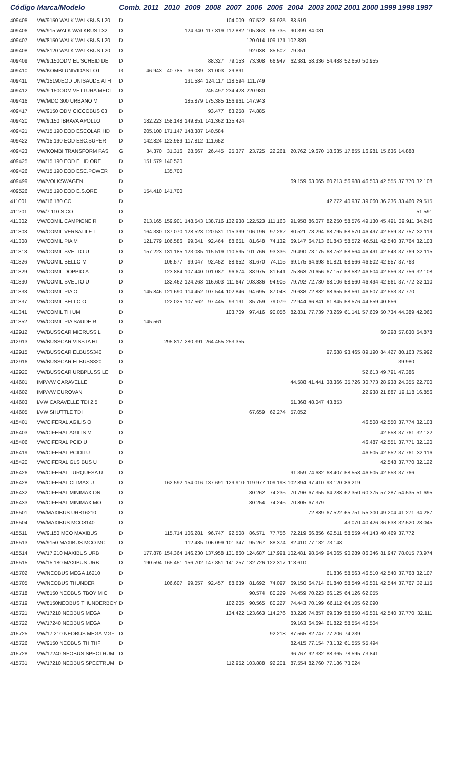| Código | Marca/Modelo | Comb. | 2011 | 2010 | 2009 | 2008 | 2007 | 2006 | 2005 | 2004 | 2003 | 2002 | 2001 | 2000 | 1999 | 1998 | 1997 |
| --- | --- | --- | --- | --- | --- | --- | --- | --- | --- | --- | --- | --- | --- | --- | --- | --- | --- |
| 409405 | VW/9150 WALK WALKBUS L20 | D | | | | | 104.009 | 97.522 | 89.925 | 83.519 | | | | | | | |
| 409406 | VW/915 WALK WALKBUS L32 | D | | | 124.340 | 117.819 | 112.882 | 105.363 | 96.735 | 90.399 | 84.081 | | | | | | |
| 409407 | VW/8150 WALK WALKBUS L20 | D | | | | | | 120.014 | 109.171 | 102.889 | | | | | | | |
| 409408 | VW/8120 WALK WALKBUS L20 | D | | | | | | 92.038 | 85.502 | 79.351 | | | | | | | |
| 409409 | VW/9.150ODM EL SCHEID DE | D | | | | 88.327 | 79.153 | 73.308 | 66.947 | 62.381 | 58.336 | 54.488 | 52.650 | 50.955 | | | |
| 409410 | VW/KOMBI UNIVIDAS LOT | G | 46.943 | 40.785 | 36.089 | 31.003 | 29.891 | | | | | | | | | | |
| 409411 | VW/15190EOD UNISAUDE ATH | D | | | 131.584 | 124.117 | 118.594 | 111.749 | | | | | | | | | |
| 409412 | VW/9.150ODM VETTURA MEDI | D | | | | 245.497 | 234.428 | 220.980 | | | | | | | | | |
| 409416 | VW/MDO 300 URBANO M | D | | | 185.879 | 175.385 | 156.961 | 147.943 | | | | | | | | | |
| 409417 | VW/9150 ODM CICCOBUS 03 | D | | | | 93.477 | 83.258 | 74.885 | | | | | | | | | |
| 409420 | VW/9.150 IBRAVA APOLLO | D | 182.223 | 158.148 | 149.851 | 141.362 | 135.424 | | | | | | | | | | |
| 409421 | VW/15.190 EOD ESCOLAR HD | D | 205.100 | 171.147 | 148.387 | 140.584 | | | | | | | | | | | |
| 409422 | VW/15.190 EOD ESC.SUPER | D | 142.824 | 123.989 | 117.812 | 111.652 | | | | | | | | | | | |
| 409423 | VW/KOMBI TRANSFORM PAS | G | 34.370 | 31.316 | 28.667 | 26.445 | 25.377 | 23.725 | 22.261 | 20.762 | 19.670 | 18.635 | 17.855 | 16.981 | 15.636 | 14.888 | |
| 409425 | VW/15.190 EOD E.HD ORE | D | 151.579 | 140.520 | | | | | | | | | | | | | |
| 409426 | VW/15.190 EOD ESC.POWER | D | | 135.700 | | | | | | | | | | | | | |
| 409499 | VW/VOLKSWAGEN | D | | | | | | | | 69.159 | 63.065 | 60.213 | 56.988 | 46.503 | 42.555 | 37.770 | 32.108 |
| 409526 | VW/15.190 EOD E.S.ORE | D | 154.410 | 141.700 | | | | | | | | | | | | | |
| 411001 | VW/16.180 CO | D | | | | | | | | | | 42.772 | 40.937 | 39.060 | 36.236 | 33.460 | 29.515 |
| 411201 | VW/7.110 S CO | D | | | | | | | | | | | | | | | 51.591 |
| 411302 | VW/COMIL CAMPIONE R | D | 213.165 | 159.901 | 148.543 | 138.716 | 132.938 | 122.523 | 111.163 | 91.958 | 86.077 | 82.250 | 58.576 | 49.130 | 45.491 | 39.911 | 34.246 |
| 411303 | VW/COMIL VERSATILE I | D | 164.330 | 137.070 | 128.523 | 120.531 | 115.399 | 106.196 | 97.262 | 80.521 | 73.294 | 68.795 | 58.570 | 46.497 | 42.559 | 37.757 | 32.119 |
| 411308 | VW/COMIL PIA M | D | 121.779 | 106.586 | 99.041 | 92.464 | 88.651 | 81.648 | 74.132 | 69.147 | 64.713 | 61.843 | 58.572 | 46.511 | 42.540 | 37.764 | 32.103 |
| 411313 | VW/COMIL SVELTO U | D | 157.223 | 131.185 | 123.085 | 115.519 | 110.595 | 101.766 | 93.336 | 79.490 | 73.175 | 68.752 | 58.564 | 46.491 | 42.543 | 37.769 | 32.115 |
| 411326 | VW/COMIL BELLO M | D | | 106.577 | 99.047 | 92.452 | 88.652 | 81.670 | 74.115 | 69.175 | 64.698 | 61.821 | 58.566 | 46.502 | 42.557 | 37.763 | |
| 411329 | VW/COMIL DOPPIO A | D | | 123.884 | 107.440 | 101.087 | 96.674 | 88.975 | 81.641 | 75.863 | 70.656 | 67.157 | 58.582 | 46.504 | 42.556 | 37.756 | 32.108 |
| 411330 | VW/COMIL SVELTO U | D | | 132.462 | 124.263 | 116.603 | 111.647 | 103.836 | 94.905 | 79.792 | 72.730 | 68.106 | 58.560 | 46.494 | 42.561 | 37.772 | 32.110 |
| 411333 | VW/COMIL PIA O | D | 145.846 | 121.690 | 114.452 | 107.544 | 102.846 | 94.695 | 87.043 | 79.638 | 72.832 | 68.655 | 58.561 | 46.507 | 42.553 | 37.770 | |
| 411337 | VW/COMIL BELLO O | D | | 122.025 | 107.562 | 97.445 | 93.191 | 85.759 | 79.079 | 72.944 | 66.841 | 61.845 | 58.576 | 44.559 | 40.656 | | |
| 411341 | VW/COMIL TH UM | D | | | | | 103.709 | 97.416 | 90.056 | 82.831 | 77.739 | 73.269 | 61.141 | 57.609 | 50.734 | 44.389 | 42.060 |
| 411352 | VW/COMIL PIA SAUDE R | D | 145.561 | | | | | | | | | | | | | | |
| 412912 | VW/BUSSCAR MICRUSS L | D | | | | | | | | | | | | | 60.298 | 57.830 | 54.878 |
| 412913 | VW/BUSSCAR VISSTA HI | D | | 295.817 | 280.391 | 264.455 | 253.355 | | | | | | | | | | |
| 412915 | VW/BUSSCAR ELBUSS340 | D | | | | | | | | | | 97.688 | 93.465 | 89.190 | 84.427 | 80.163 | 75.992 |
| 412916 | VW/BUSSCAR ELBUSS320 | D | | | | | | | | | | | | | | 39.980 | |
| 412920 | VW/BUSSCAR URBPLUSS LE | D | | | | | | | | | | | | 52.613 | 49.791 | 47.386 | |
| 414601 | IMP/VW CARAVELLE | D | | | | | | | | 44.588 | 41.441 | 38.366 | 35.726 | 30.773 | 28.938 | 24.355 | 22.700 |
| 414602 | IMP/VW EUROVAN | D | | | | | | | | | | | | 22.938 | 21.887 | 19.118 | 16.856 |
| 414603 | I/VW CARAVELLE TDI 2.5 | D | | | | | | | | 51.368 | 48.047 | 43.853 | | | | | |
| 414605 | I/VW SHUTTLE TDI | D | | | | | | 67.659 | 62.274 | 57.052 | | | | | | | |
| 415401 | VW/CIFERAL AGILIS O | D | | | | | | | | | | | | 46.508 | 42.550 | 37.774 | 32.103 |
| 415403 | VW/CIFERAL AGILIS M | D | | | | | | | | | | | | | 42.558 | 37.761 | 32.122 |
| 415406 | VW/CIFERAL PCID U | D | | | | | | | | | | | | 46.487 | 42.551 | 37.771 | 32.120 |
| 415419 | VW/CIFERAL PCIDII U | D | | | | | | | | | | | | 46.505 | 42.552 | 37.761 | 32.116 |
| 415420 | VW/CIFERAL GLS BUS U | D | | | | | | | | | | | | | 42.548 | 37.770 | 32.122 |
| 415426 | VW/CIFERAL TURQUESA U | D | | | | | | | | 91.359 | 74.682 | 68.407 | 58.558 | 46.505 | 42.553 | 37.766 | |
| 415428 | VW/CIFERAL CITMAX U | D | | 162.592 | 154.016 | 137.691 | 129.910 | 119.977 | 109.193 | 102.894 | 97.410 | 93.120 | 86.219 | | | | |
| 415432 | VW/CIFERAL MINIMAX ON | D | | | | | | 80.262 | 74.235 | 70.796 | 67.355 | 64.288 | 62.350 | 60.375 | 57.287 | 54.535 | 51.695 |
| 415433 | VW/CIFERAL MINIMAX MO | D | | | | | | 80.254 | 74.245 | 70.805 | 67.379 | | | | | | |
| 415501 | VW/MAXIBUS URB16210 | D | | | | | | | | | 72.889 | 67.522 | 65.751 | 55.300 | 49.204 | 41.271 | 34.287 |
| 415504 | VW/MAXIBUS MCO8140 | D | | | | | | | | | | | 43.070 | 40.426 | 36.638 | 32.520 | 28.045 |
| 415511 | VW/9.150 MCO MAXIBUS | D | | 115.714 | 106.281 | 96.747 | 92.508 | 86.571 | 77.756 | 72.219 | 66.856 | 62.511 | 58.559 | 44.143 | 40.469 | 37.772 | |
| 415513 | VW/9150 MAXIBUS MCO MC | D | | | 112.435 | 106.099 | 101.347 | 95.267 | 88.374 | 82.410 | 77.132 | 73.148 | | | | | |
| 415514 | VW/17.210 MAXIBUS URB | D | 177.878 | 154.364 | 146.230 | 137.958 | 131.860 | 124.687 | 117.991 | 102.481 | 98.549 | 94.065 | 90.289 | 86.346 | 81.947 | 78.015 | 73.974 |
| 415515 | VW/15.180 MAXIBUS URB | D | 190.594 | 165.451 | 156.702 | 147.851 | 141.257 | 132.726 | 122.317 | 113.610 | | | | | | | |
| 415702 | VW/NEOBUS MEGA 16210 | D | | | | | | | | | | 61.836 | 58.563 | 46.510 | 42.540 | 37.768 | 32.107 |
| 415705 | VW/NEOBUS THUNDER | D | | 106.607 | 99.057 | 92.457 | 88.639 | 81.692 | 74.097 | 69.150 | 64.714 | 61.840 | 58.549 | 46.501 | 42.544 | 37.767 | 32.115 |
| 415718 | VW/8150 NEOBUS TBOY MIC | D | | | | | | 90.574 | 80.229 | 74.459 | 70.223 | 66.125 | 64.126 | 62.055 | | | |
| 415719 | VW/8150NEOBUS THUNDERBOY | D | | | | | 102.205 | 90.565 | 80.227 | 74.443 | 70.199 | 66.112 | 64.105 | 62.090 | | | |
| 415721 | VW/17210 NEOBUS MEGA | D | | | | | 134.422 | 123.663 | 114.276 | 83.226 | 74.857 | 69.639 | 58.550 | 46.501 | 42.540 | 37.770 | 32.111 |
| 415722 | VW/17240 NEOBUS MEGA | D | | | | | | | | 69.163 | 64.694 | 61.822 | 58.554 | 46.504 | | | |
| 415725 | VW/17.210 NEOBUS MEGA MGF | D | | | | | | | 92.218 | 87.565 | 82.747 | 77.206 | 74.239 | | | | |
| 415726 | VW/9150 NEOBUS TH THF | D | | | | | | | | 82.415 | 77.154 | 73.132 | 61.555 | 55.494 | | | |
| 415728 | VW/17240 NEOBUS SPECTRUM | D | | | | | | | | 96.767 | 92.332 | 88.365 | 78.595 | 73.841 | | | |
| 415731 | VW/17210 NEOBUS SPECTRUM | D | | | | | 112.952 | 103.888 | 92.201 | 87.554 | 82.760 | 77.186 | 73.024 | | | | |